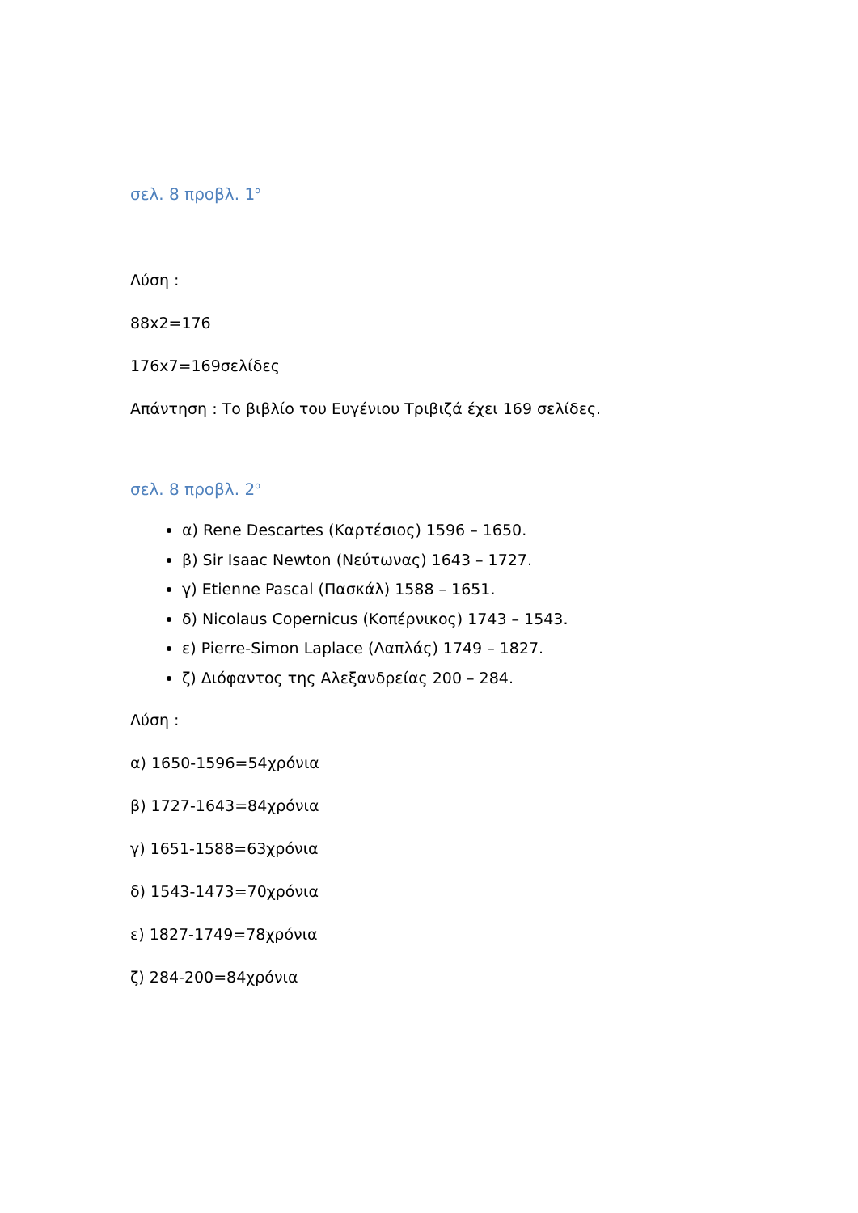σελ. 8 προβλ. 1<sup>ο</sup>
Λύση :
88x2=176
176x7=169σελίδες
Απάντηση : Το βιβλίο του Ευγένιου Τριβιζά έχει 169 σελίδες.
σελ. 8 προβλ. 2<sup>ο</sup>
α) Rene Descartes (Καρτέσιος) 1596 – 1650.
β) Sir Isaac Newton (Νεύτωνας) 1643 – 1727.
γ) Etienne Pascal (Πασκάλ) 1588 – 1651.
δ) Nicolaus Copernicus (Κοπέρνικος) 1743 – 1543.
ε) Pierre-Simon Laplace (Λαπλάς) 1749 – 1827.
ζ) Διόφαντος της Αλεξανδρείας 200 – 284.
Λύση :
α) 1650-1596=54χρόνια
β) 1727-1643=84χρόνια
γ) 1651-1588=63χρόνια
δ) 1543-1473=70χρόνια
ε) 1827-1749=78χρόνια
ζ) 284-200=84χρόνια